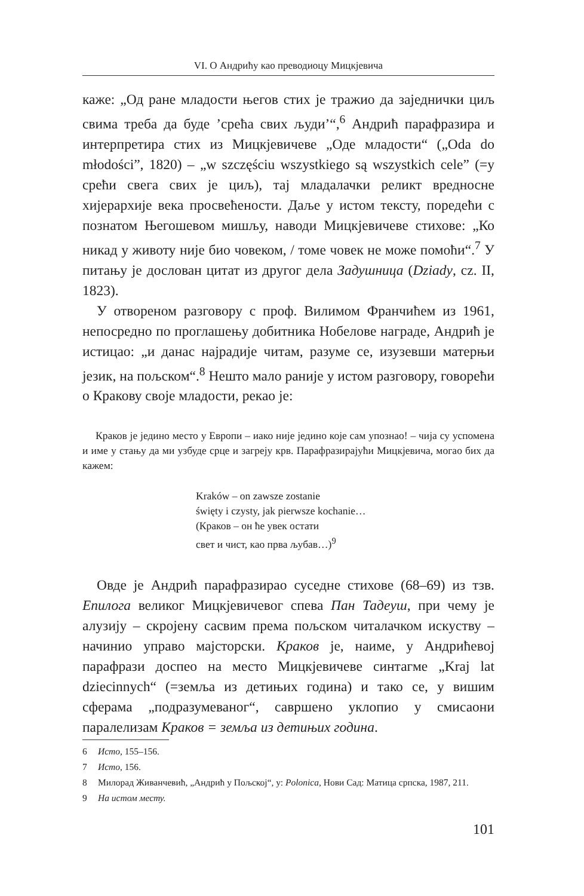VI. О Андрићу као преводиоцу Мицкјевича
каже: „Од ране младости његов стих је тражио да заједнички циљ свима треба да буде ’срећа свих људи’“,<sup>6</sup> Андрић парафразира и интерпретира стих из Мицкјевичеве „Оде младости“ („Oda do młodości”, 1820) – „w szczęściu wszystkiego są wszystkich cele” (=у срећи свега свих је циљ), тај младалачки реликт вредносне хијерархије века просвећености. Даље у истом тексту, поредећи с познатом Његошевом мишљу, наводи Мицкјевичеве стихове: „Ко никад у животу није био човеком, / томе човек не може помоћи“.<sup>7</sup> У питању је дослован цитат из другог дела Задушница (Dziady, cz. II, 1823).
У отвореном разговору с проф. Вилимом Франчићем из 1961, непосредно по проглашењу добитника Нобелове награде, Андрић је истицао: „и данас најрадије читам, разуме се, изузевши матерњи језик, на пољском“.<sup>8</sup> Нешто мало раније у истом разговору, говорећи о Кракову своје младости, рекао је:
Краков је једино место у Европи – иако није једино које сам упознао! – чија су успомена и име у стању да ми узбуде срце и загреју крв. Парафразирајући Мицкјевича, могао бих да кажем:
Kraków – on zawsze zostanie
święty i czysty, jak pierwsze kochanie…
(Краков – он ће увек остати
свет и чист, као прва љубав…)<sup>9</sup>
Овде је Андрић парафразирао суседне стихове (68–69) из тзв. Епилога великог Мицкјевичевог спева Пан Тадеуш, при чему је алузију – скројену сасвим према пољском читалачком искуству – начинио управо мајсторски. Краков је, наиме, у Андрићевој парафрази доспео на место Мицкјевичеве синтагме „Kraj lat dziecinnych“ (=земља из детињих година) и тако се, у вишим сферама „подразумеваног“, савршено уклопио у смисаони паралелизам Краков = земља из детињих година.
6 Исто, 155–156.
7 Исто, 156.
8 Милорад Живанчевић, „Андрић у Пољској“, у: Polonica, Нови Сад: Матица српска, 1987, 211.
9 На истом месту.
101